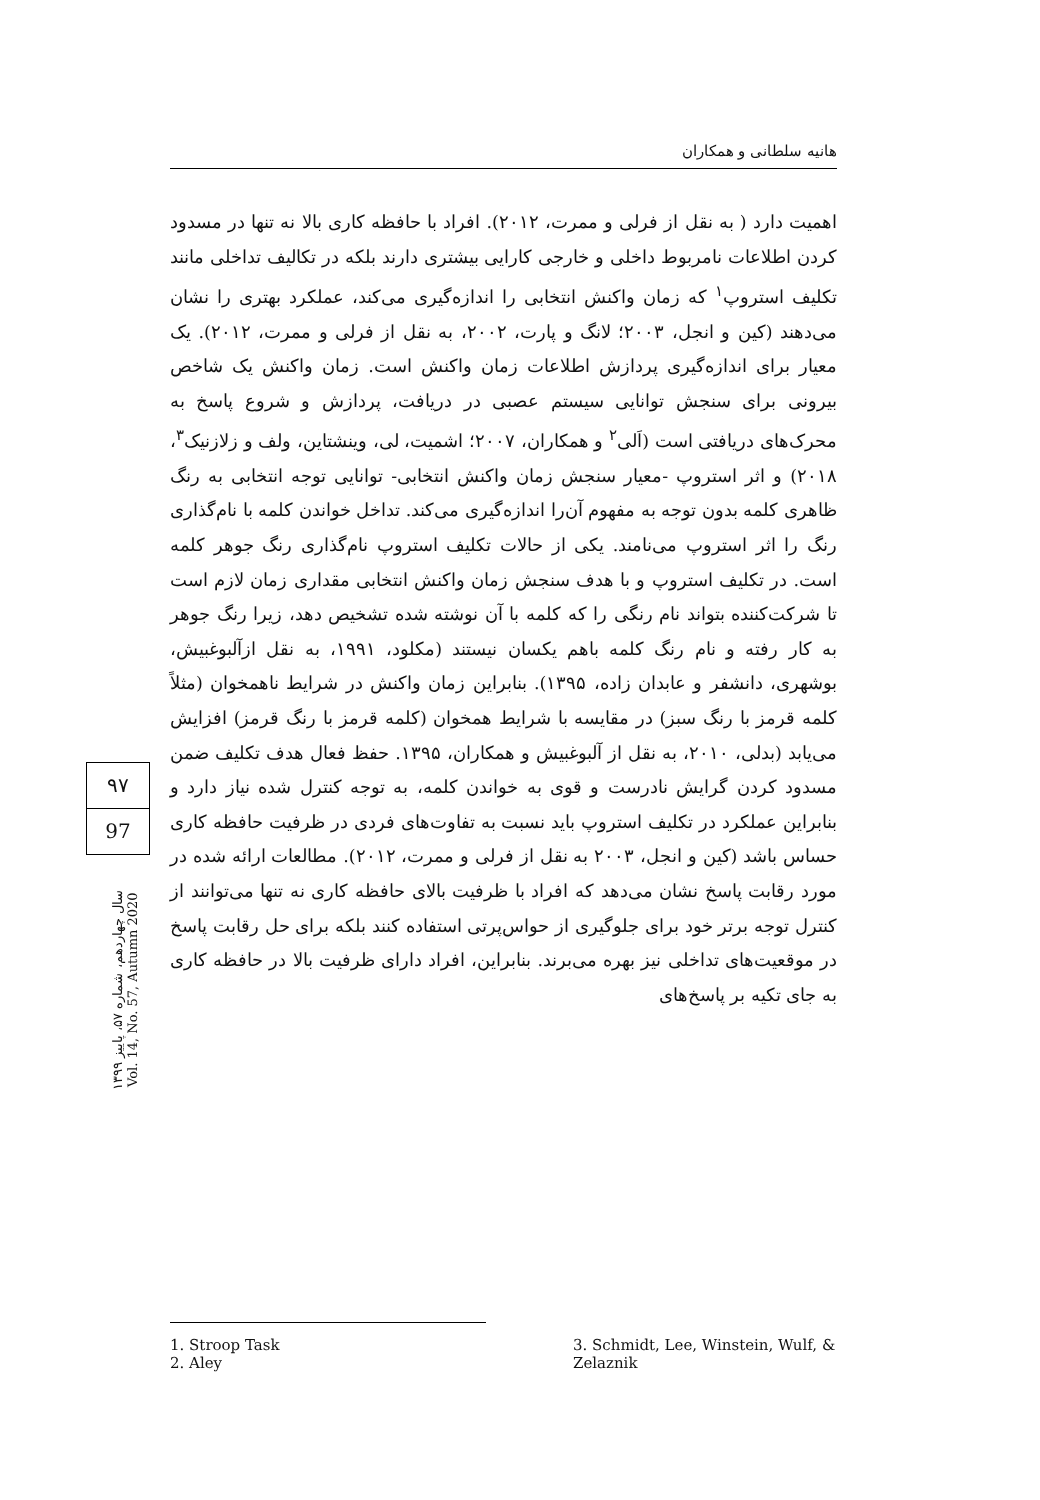هانیه سلطانی و همکاران
اهمیت دارد ( به نقل از فرلی و ممرت، ۲۰۱۲). افراد با حافظه کاری بالا نه تنها در مسدود کردن اطلاعات نامربوط داخلی و خارجی کارایی بیشتری دارند بلکه در تکالیف تداخلی مانند تکلیف استروپ<sup>۱</sup> که زمان واکنش انتخابی را اندازه‌گیری می‌کند، عملکرد بهتری را نشان می‌دهند (کین و انجل، ۲۰۰۳؛ لانگ و پارت، ۲۰۰۲، به نقل از فرلی و ممرت، ۲۰۱۲). یک معیار برای اندازه‌گیری پردازش اطلاعات زمان واکنش است. زمان واکنش یک شاخص بیرونی برای سنجش توانایی سیستم عصبی در دریافت، پردازش و شروع پاسخ به محرک‌های دریافتی است (اَلی<sup>۲</sup> و همکاران، ۲۰۰۷؛ اشمیت، لی، وینشتاین، ولف و زلازنیک<sup>۳</sup>، ۲۰۱۸) و اثر استروپ -معیار سنجش زمان واکنش انتخابی- توانایی توجه انتخابی به رنگ ظاهری کلمه بدون توجه به مفهوم آن‌را اندازه‌گیری می‌کند. تداخل خواندن کلمه با نام‌گذاری رنگ را اثر استروپ می‌نامند. یکی از حالات تکلیف استروپ نام‌گذاری رنگ جوهر کلمه است. در تکلیف استروپ و با هدف سنجش زمان واکنش انتخابی مقداری زمان لازم است تا شرکت‌کننده بتواند نام رنگی را که کلمه با آن نوشته شده تشخیص دهد، زیرا رنگ جوهر به کار رفته و نام رنگ کلمه باهم یکسان نیستند (مکلود، ۱۹۹۱، به نقل ازآلبوغبیش، بوشهری، دانشفر و عابدان زاده، ۱۳۹۵). بنابراین زمان واکنش در شرایط ناهمخوان (مثلاً کلمه قرمز با رنگ سبز) در مقایسه با شرایط همخوان (کلمه قرمز با رنگ قرمز) افزایش می‌یابد (بدلی، ۲۰۱۰، به نقل از آلبوغبیش و همکاران، ۱۳۹۵. حفظ فعال هدف تکلیف ضمن مسدود کردن گرایش نادرست و قوی به خواندن کلمه، به توجه کنترل شده نیاز دارد و بنابراین عملکرد در تکلیف استروپ باید نسبت به تفاوت‌های فردی در ظرفیت حافظه کاری حساس باشد (کین و انجل، ۲۰۰۳ به نقل از فرلی و ممرت، ۲۰۱۲). مطالعات ارائه شده در مورد رقابت پاسخ نشان می‌دهد که افراد با ظرفیت بالای حافظه کاری نه تنها می‌توانند از کنترل توجه برتر خود برای جلوگیری از حواس‌پرتی استفاده کنند بلکه برای حل رقابت پاسخ در موقعیت‌های تداخلی نیز بهره می‌برند. بنابراین، افراد دارای ظرفیت بالا در حافظه کاری به جای تکیه بر پاسخ‌های
۹۷
97
سال چهاردهم، شماره ۵۷، پاییز ۱۳۹۹
Vol. 14, No. 57, Autumn 2020
1. Stroop Task
2. Aley
3. Schmidt, Lee, Winstein, Wulf, & Zelaznik